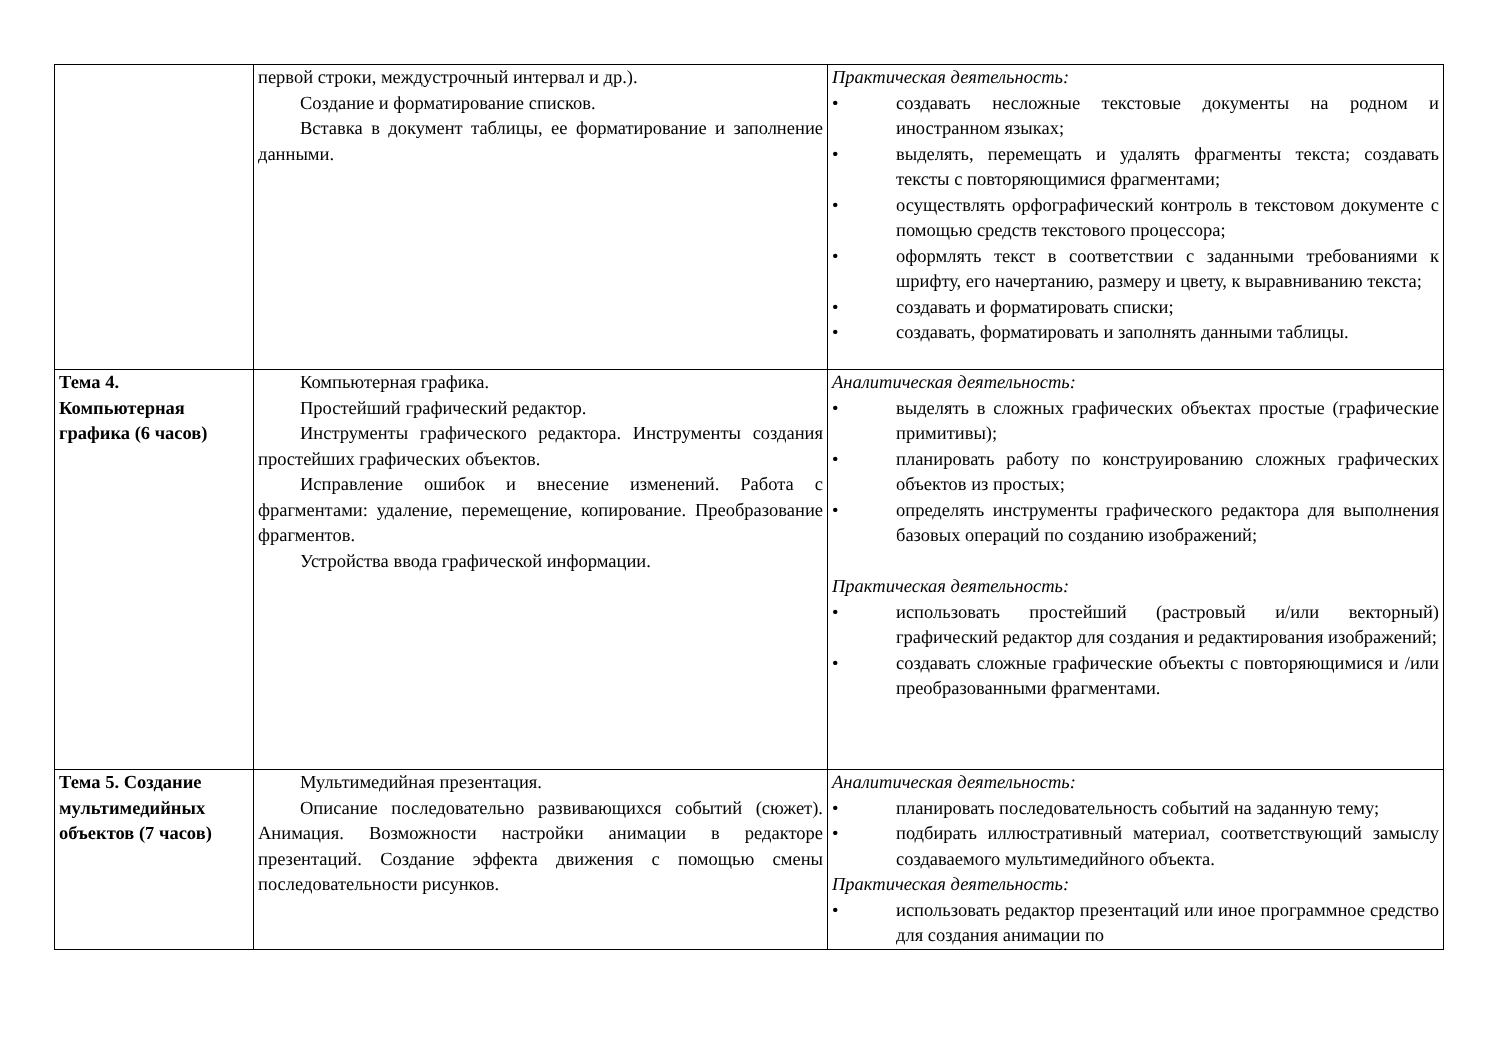| | первой строки, междустрочный интервал и др.). Создание и форматирование списков. Вставка в документ таблицы, ее форматирование и заполнение данными. | Практическая деятельность: • создавать несложные текстовые документы на родном и иностранном языках; • выделять, перемещать и удалять фрагменты текста; создавать тексты с повторяющимися фрагментами; • осуществлять орфографический контроль в текстовом документе с помощью средств текстового процессора; • оформлять текст в соответствии с заданными требованиями к шрифту, его начертанию, размеру и цвету, к выравниванию текста; • создавать и форматировать списки; • создавать, форматировать и заполнять данными таблицы. |
| Тема 4. Компьютерная графика (6 часов) | Компьютерная графика. Простейший графический редактор. Инструменты графического редактора. Инструменты создания простейших графических объектов. Исправление ошибок и внесение изменений. Работа с фрагментами: удаление, перемещение, копирование. Преобразование фрагментов. Устройства ввода графической информации. | Аналитическая деятельность: • выделять в сложных графических объектах простые (графические примитивы); • планировать работу по конструированию сложных графических объектов из простых; • определять инструменты графического редактора для выполнения базовых операций по созданию изображений; Практическая деятельность: • использовать простейший (растровый и/или векторный) графический редактор для создания и редактирования изображений; • создавать сложные графические объекты с повторяющимися и /или преобразованными фрагментами. |
| Тема 5. Создание мультимедийных объектов (7 часов) | Мультимедийная презентация. Описание последовательно развивающихся событий (сюжет). Анимация. Возможности настройки анимации в редакторе презентаций. Создание эффекта движения с помощью смены последовательности рисунков. | Аналитическая деятельность: • планировать последовательность событий на заданную тему; • подбирать иллюстративный материал, соответствующий замыслу создаваемого мультимедийного объекта. Практическая деятельность: • использовать редактор презентаций или иное программное средство для создания анимации по |